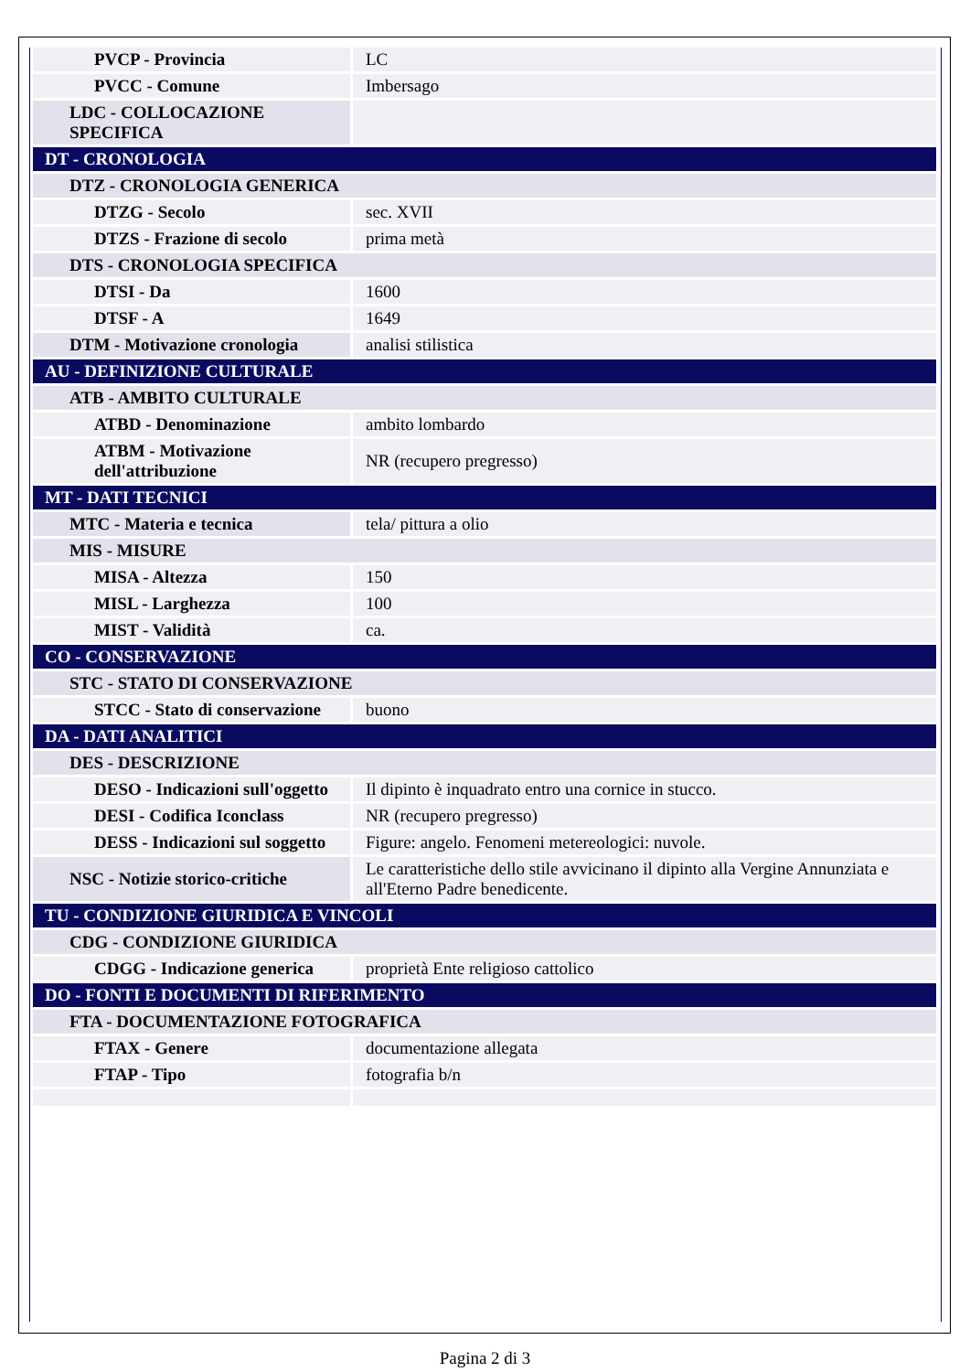| PVCP - Provincia | LC |
| PVCC - Comune | Imbersago |
| LDC - COLLOCAZIONE SPECIFICA | |
| DT - CRONOLOGIA | |
| DTZ - CRONOLOGIA GENERICA | |
| DTZG - Secolo | sec. XVII |
| DTZS - Frazione di secolo | prima metà |
| DTS - CRONOLOGIA SPECIFICA | |
| DTSI - Da | 1600 |
| DTSF - A | 1649 |
| DTM - Motivazione cronologia | analisi stilistica |
| AU - DEFINIZIONE CULTURALE | |
| ATB - AMBITO CULTURALE | |
| ATBD - Denominazione | ambito lombardo |
| ATBM - Motivazione dell'attribuzione | NR (recupero pregresso) |
| MT - DATI TECNICI | |
| MTC - Materia e tecnica | tela/ pittura a olio |
| MIS - MISURE | |
| MISA - Altezza | 150 |
| MISL - Larghezza | 100 |
| MIST - Validità | ca. |
| CO - CONSERVAZIONE | |
| STC - STATO DI CONSERVAZIONE | |
| STCC - Stato di conservazione | buono |
| DA - DATI ANALITICI | |
| DES - DESCRIZIONE | |
| DESO - Indicazioni sull'oggetto | Il dipinto è inquadrato entro una cornice in stucco. |
| DESI - Codifica Iconclass | NR (recupero pregresso) |
| DESS - Indicazioni sul soggetto | Figure: angelo. Fenomeni metereologici: nuvole. |
| NSC - Notizie storico-critiche | Le caratteristiche dello stile avvicinano il dipinto alla Vergine Annunziata e all'Eterno Padre benedicente. |
| TU - CONDIZIONE GIURIDICA E VINCOLI | |
| CDG - CONDIZIONE GIURIDICA | |
| CDGG - Indicazione generica | proprietà Ente religioso cattolico |
| DO - FONTI E DOCUMENTI DI RIFERIMENTO | |
| FTA - DOCUMENTAZIONE FOTOGRAFICA | |
| FTAX - Genere | documentazione allegata |
| FTAP - Tipo | fotografia b/n |
Pagina 2 di 3